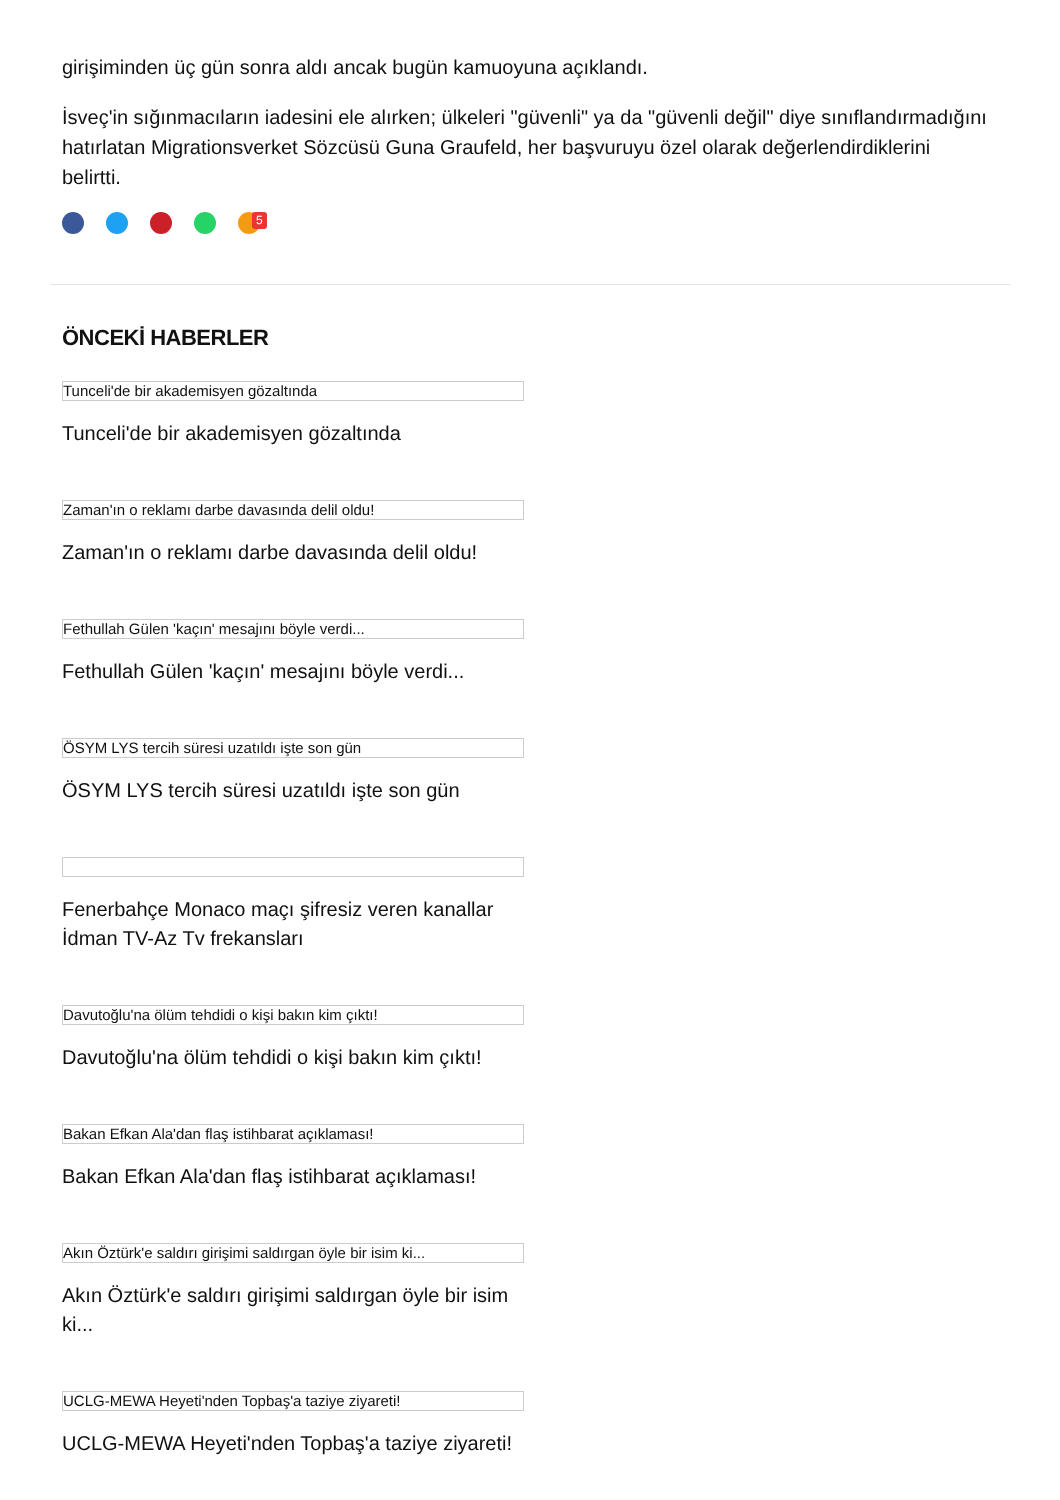girişiminden üç gün sonra aldı ancak bugün kamuoyuna açıklandı.
İsveç'in sığınmacıların iadesini ele alırken; ülkeleri "güvenli" ya da "güvenli değil" diye sınıflandırmadığını hatırlatan Migrationsverket Sözcüsü Guna Graufeld, her başvuruyu özel olarak değerlendirdiklerini belirtti.
5
ÖNCEKİ HABERLER
Tunceli'de bir akademisyen gözaltında
Tunceli'de bir akademisyen gözaltında
Zaman'ın o reklamı darbe davasında delil oldu!
Zaman'ın o reklamı darbe davasında delil oldu!
Fethullah Gülen 'kaçın' mesajını böyle verdi...
Fethullah Gülen 'kaçın' mesajını böyle verdi...
ÖSYM LYS tercih süresi uzatıldı işte son gün
ÖSYM LYS tercih süresi uzatıldı işte son gün
Fenerbahçe Monaco maçı şifresiz veren kanallar İdman TV-Az Tv frekansları
Davutoğlu'na ölüm tehdidi o kişi bakın kim çıktı!
Davutoğlu'na ölüm tehdidi o kişi bakın kim çıktı!
Bakan Efkan Ala'dan flaş istihbarat açıklaması!
Bakan Efkan Ala'dan flaş istihbarat açıklaması!
Akın Öztürk'e saldırı girişimi saldırgan öyle bir isim ki...
Akın Öztürk'e saldırı girişimi saldırgan öyle bir isim ki...
UCLG-MEWA Heyeti'nden Topbaş'a taziye ziyareti!
UCLG-MEWA Heyeti'nden Topbaş'a taziye ziyareti!